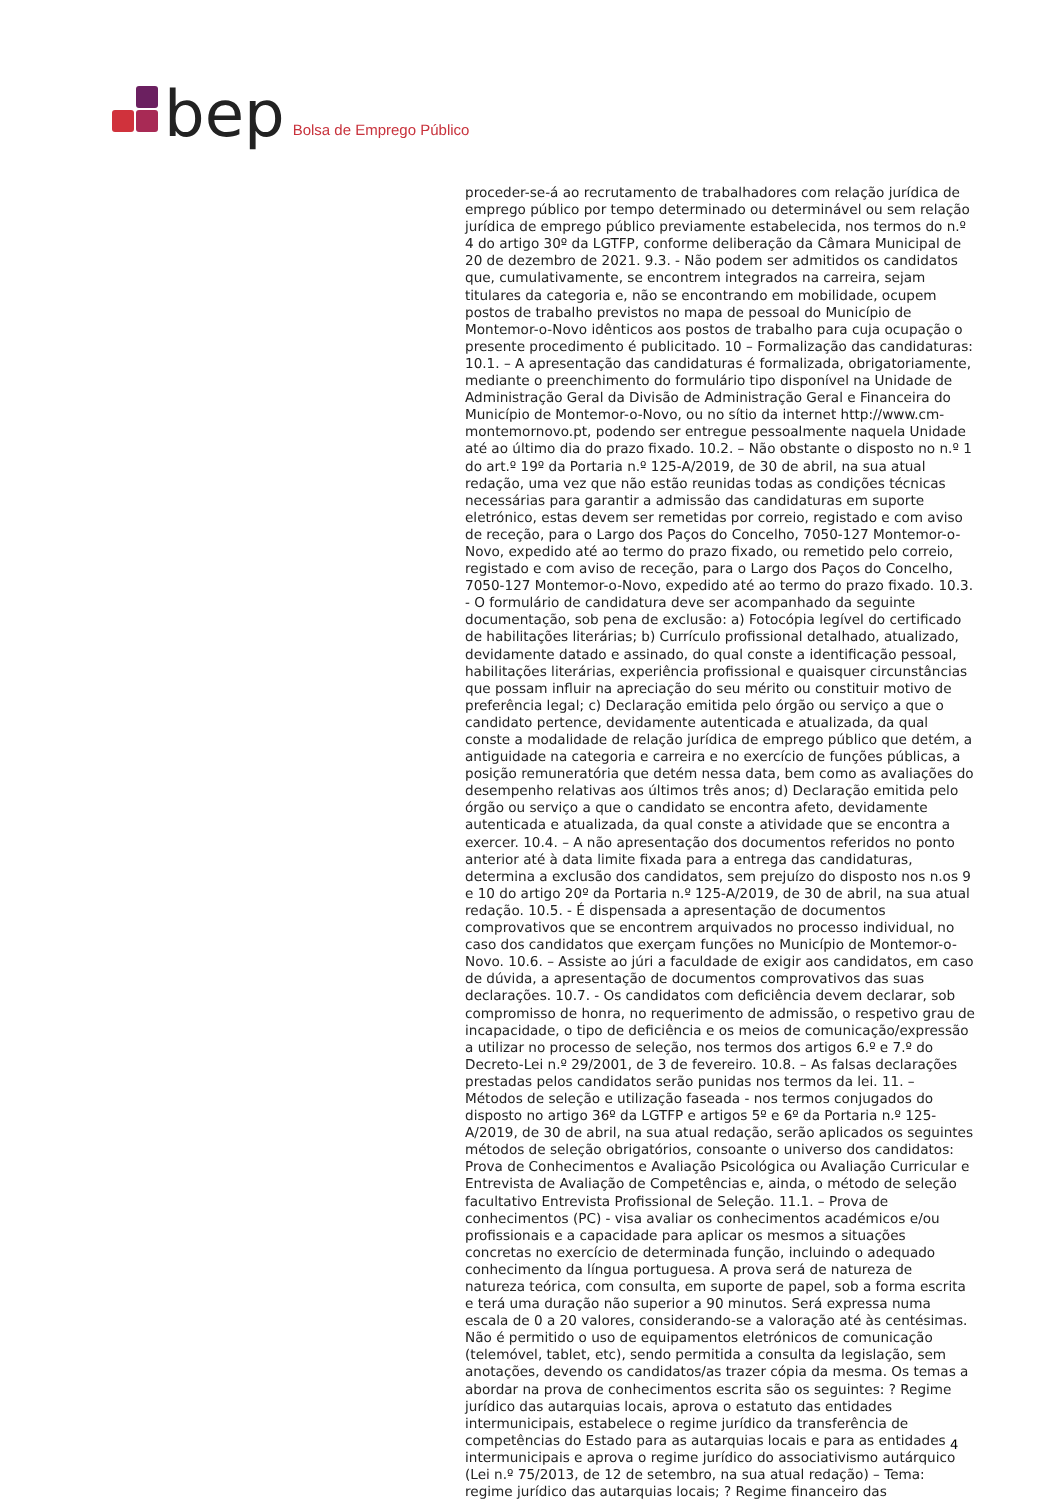bep Bolsa de Emprego Público
proceder-se-á ao recrutamento de trabalhadores com relação jurídica de emprego público por tempo determinado ou determinável ou sem relação jurídica de emprego público previamente estabelecida, nos termos do n.º 4 do artigo 30º da LGTFP, conforme deliberação da Câmara Municipal de 20 de dezembro de 2021. 9.3. - Não podem ser admitidos os candidatos que, cumulativamente, se encontrem integrados na carreira, sejam titulares da categoria e, não se encontrando em mobilidade, ocupem postos de trabalho previstos no mapa de pessoal do Município de Montemor-o-Novo idênticos aos postos de trabalho para cuja ocupação o presente procedimento é publicitado. 10 – Formalização das candidaturas: 10.1. – A apresentação das candidaturas é formalizada, obrigatoriamente, mediante o preenchimento do formulário tipo disponível na Unidade de Administração Geral da Divisão de Administração Geral e Financeira do Município de Montemor-o-Novo, ou no sítio da internet http://www.cm-montemornovo.pt, podendo ser entregue pessoalmente naquela Unidade até ao último dia do prazo fixado. 10.2. – Não obstante o disposto no n.º 1 do art.º 19º da Portaria n.º 125-A/2019, de 30 de abril, na sua atual redação, uma vez que não estão reunidas todas as condições técnicas necessárias para garantir a admissão das candidaturas em suporte eletrónico, estas devem ser remetidas por correio, registado e com aviso de receção, para o Largo dos Paços do Concelho, 7050-127 Montemor-o-Novo, expedido até ao termo do prazo fixado, ou remetido pelo correio, registado e com aviso de receção, para o Largo dos Paços do Concelho, 7050-127 Montemor-o-Novo, expedido até ao termo do prazo fixado. 10.3. - O formulário de candidatura deve ser acompanhado da seguinte documentação, sob pena de exclusão: a) Fotocópia legível do certificado de habilitações literárias; b) Currículo profissional detalhado, atualizado, devidamente datado e assinado, do qual conste a identificação pessoal, habilitações literárias, experiência profissional e quaisquer circunstâncias que possam influir na apreciação do seu mérito ou constituir motivo de preferência legal; c) Declaração emitida pelo órgão ou serviço a que o candidato pertence, devidamente autenticada e atualizada, da qual conste a modalidade de relação jurídica de emprego público que detém, a antiguidade na categoria e carreira e no exercício de funções públicas, a posição remuneratória que detém nessa data, bem como as avaliações do desempenho relativas aos últimos três anos; d) Declaração emitida pelo órgão ou serviço a que o candidato se encontra afeto, devidamente autenticada e atualizada, da qual conste a atividade que se encontra a exercer. 10.4. – A não apresentação dos documentos referidos no ponto anterior até à data limite fixada para a entrega das candidaturas, determina a exclusão dos candidatos, sem prejuízo do disposto nos n.os 9 e 10 do artigo 20º da Portaria n.º 125-A/2019, de 30 de abril, na sua atual redação. 10.5. - É dispensada a apresentação de documentos comprovativos que se encontrem arquivados no processo individual, no caso dos candidatos que exerçam funções no Município de Montemor-o-Novo. 10.6. – Assiste ao júri a faculdade de exigir aos candidatos, em caso de dúvida, a apresentação de documentos comprovativos das suas declarações. 10.7. - Os candidatos com deficiência devem declarar, sob compromisso de honra, no requerimento de admissão, o respetivo grau de incapacidade, o tipo de deficiência e os meios de comunicação/expressão a utilizar no processo de seleção, nos termos dos artigos 6.º e 7.º do Decreto-Lei n.º 29/2001, de 3 de fevereiro. 10.8. – As falsas declarações prestadas pelos candidatos serão punidas nos termos da lei. 11. – Métodos de seleção e utilização faseada - nos termos conjugados do disposto no artigo 36º da LGTFP e artigos 5º e 6º da Portaria n.º 125-A/2019, de 30 de abril, na sua atual redação, serão aplicados os seguintes métodos de seleção obrigatórios, consoante o universo dos candidatos: Prova de Conhecimentos e Avaliação Psicológica ou Avaliação Curricular e Entrevista de Avaliação de Competências e, ainda, o método de seleção facultativo Entrevista Profissional de Seleção. 11.1. – Prova de conhecimentos (PC) - visa avaliar os conhecimentos académicos e/ou profissionais e a capacidade para aplicar os mesmos a situações concretas no exercício de determinada função, incluindo o adequado conhecimento da língua portuguesa. A prova será de natureza de natureza teórica, com consulta, em suporte de papel, sob a forma escrita e terá uma duração não superior a 90 minutos. Será expressa numa escala de 0 a 20 valores, considerando-se a valoração até às centésimas. Não é permitido o uso de equipamentos eletrónicos de comunicação (telemóvel, tablet, etc), sendo permitida a consulta da legislação, sem anotações, devendo os candidatos/as trazer cópia da mesma. Os temas a abordar na prova de conhecimentos escrita são os seguintes: ? Regime jurídico das autarquias locais, aprova o estatuto das entidades intermunicipais, estabelece o regime jurídico da transferência de competências do Estado para as autarquias locais e para as entidades intermunicipais e aprova o regime jurídico do associativismo autárquico (Lei n.º 75/2013, de 12 de setembro, na sua atual redação) – Tema: regime jurídico das autarquias locais; ? Regime financeiro das
4